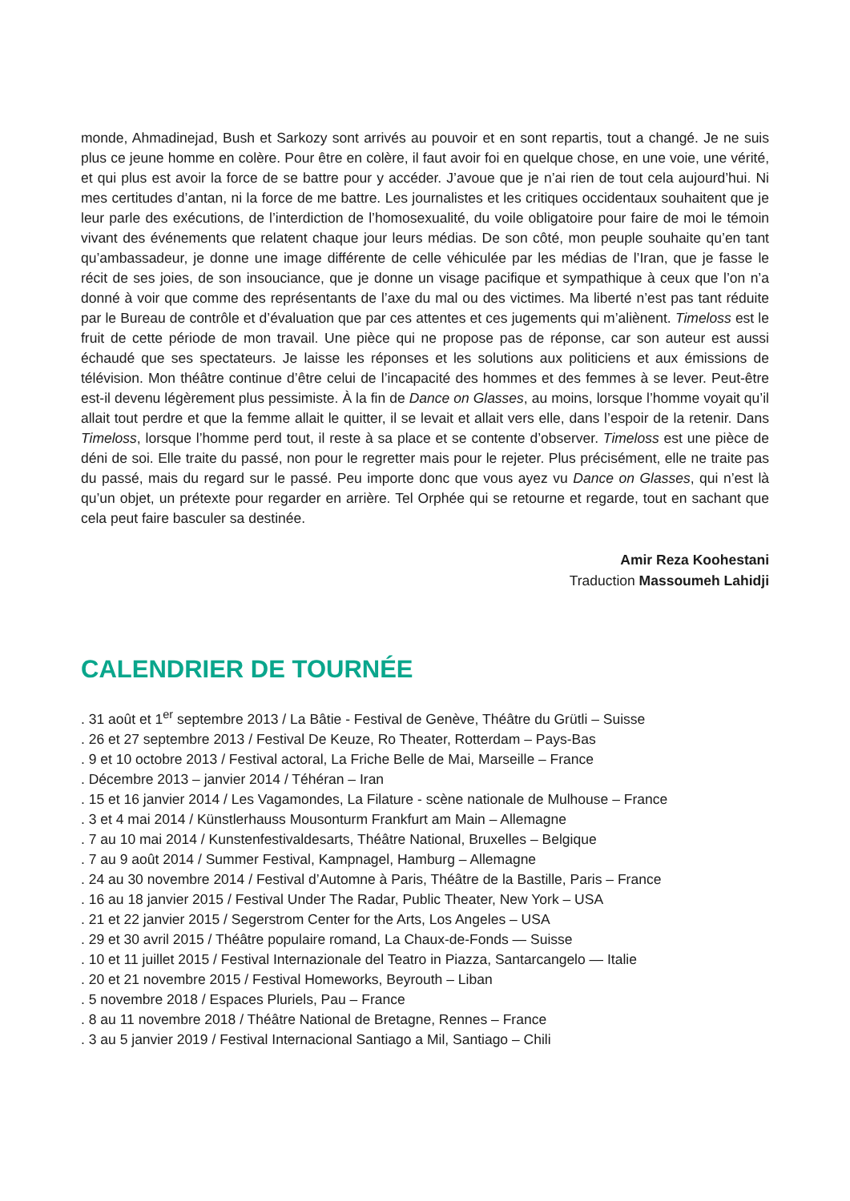monde, Ahmadinejad, Bush et Sarkozy sont arrivés au pouvoir et en sont repartis, tout a changé. Je ne suis plus ce jeune homme en colère. Pour être en colère, il faut avoir foi en quelque chose, en une voie, une vérité, et qui plus est avoir la force de se battre pour y accéder. J’avoue que je n’ai rien de tout cela aujourd’hui. Ni mes certitudes d’antan, ni la force de me battre. Les journalistes et les critiques occidentaux souhaitent que je leur parle des exécutions, de l’interdiction de l’homosexualité, du voile obligatoire pour faire de moi le témoin vivant des événements que relatent chaque jour leurs médias. De son côté, mon peuple souhaite qu’en tant qu’ambassadeur, je donne une image différente de celle véhiculée par les médias de l’Iran, que je fasse le récit de ses joies, de son insouciance, que je donne un visage pacifique et sympathique à ceux que l’on n’a donné à voir que comme des représentants de l’axe du mal ou des victimes. Ma liberté n’est pas tant réduite par le Bureau de contrôle et d’évaluation que par ces attentes et ces jugements qui m’aliènent. Timeloss est le fruit de cette période de mon travail. Une pièce qui ne propose pas de réponse, car son auteur est aussi échaudé que ses spectateurs. Je laisse les réponses et les solutions aux politiciens et aux émissions de télévision. Mon théâtre continue d’être celui de l’incapacité des hommes et des femmes à se lever. Peut-être est-il devenu légèrement plus pessimiste. À la fin de Dance on Glasses, au moins, lorsque l’homme voyait qu’il allait tout perdre et que la femme allait le quitter, il se levait et allait vers elle, dans l’espoir de la retenir. Dans Timeloss, lorsque l’homme perd tout, il reste à sa place et se contente d’observer. Timeloss est une pièce de déni de soi. Elle traite du passé, non pour le regretter mais pour le rejeter. Plus précisément, elle ne traite pas du passé, mais du regard sur le passé. Peu importe donc que vous ayez vu Dance on Glasses, qui n’est là qu’un objet, un prétexte pour regarder en arrière. Tel Orphée qui se retourne et regarde, tout en sachant que cela peut faire basculer sa destinée.
Amir Reza Koohestani
Traduction Massoumeh Lahidji
CALENDRIER DE TOURNÉE
. 31 août et 1<sup>er</sup> septembre 2013 / La Bâtie - Festival de Genève, Théâtre du Grütli – Suisse
. 26 et 27 septembre 2013 / Festival De Keuze, Ro Theater, Rotterdam – Pays-Bas
. 9 et 10 octobre 2013 / Festival actoral, La Friche Belle de Mai, Marseille – France
. Décembre 2013 – janvier 2014 / Téhéran – Iran
. 15 et 16 janvier 2014 / Les Vagamondes, La Filature - scène nationale de Mulhouse – France
. 3 et 4 mai 2014 / Künstlerhauss Mousonturm Frankfurt am Main – Allemagne
. 7 au 10 mai 2014 / Kunstenfestivaldesarts, Théâtre National, Bruxelles – Belgique
. 7 au 9 août 2014 / Summer Festival, Kampnagel, Hamburg – Allemagne
. 24 au 30 novembre 2014 / Festival d’Automne à Paris, Théâtre de la Bastille, Paris – France
. 16 au 18 janvier 2015 / Festival Under The Radar, Public Theater, New York – USA
. 21 et 22 janvier 2015 / Segerstrom Center for the Arts, Los Angeles – USA
. 29 et 30 avril 2015 / Théâtre populaire romand, La Chaux-de-Fonds — Suisse
. 10 et 11 juillet 2015 / Festival Internazionale del Teatro in Piazza, Santarcangelo — Italie
. 20 et 21 novembre 2015 / Festival Homeworks, Beyrouth – Liban
. 5 novembre 2018 / Espaces Pluriels, Pau – France
. 8 au 11 novembre 2018 / Théâtre National de Bretagne, Rennes – France
. 3 au 5 janvier 2019 / Festival Internacional Santiago a Mil, Santiago – Chili